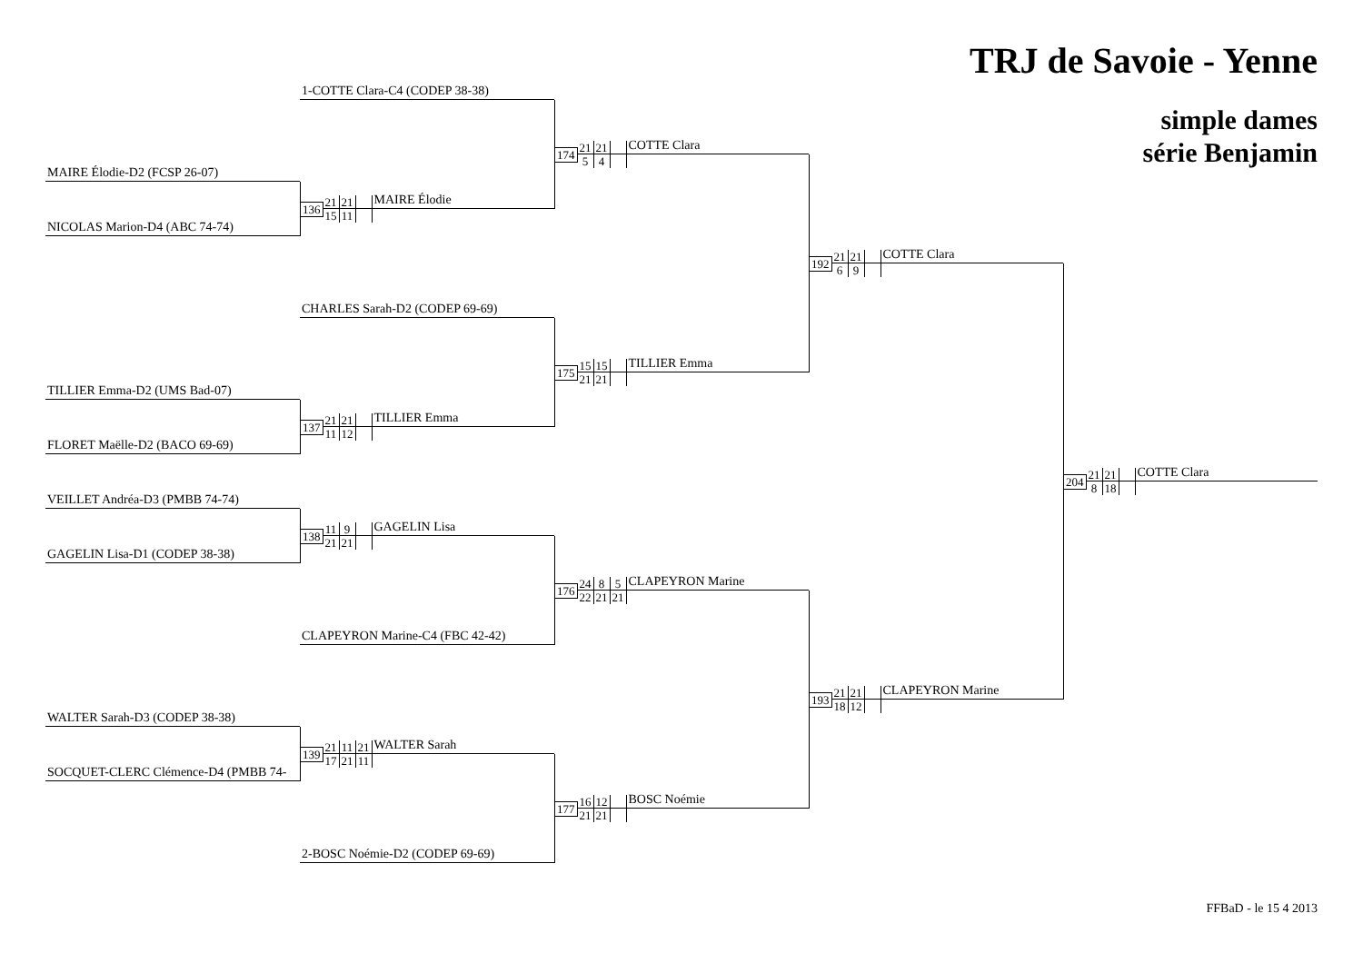TRJ de Savoie - Yenne
simple dames
série Benjamin
1-COTTE Clara-C4 (CODEP 38-38)
174
21 21
5 4
COTTE Clara
MAIRE Élodie-D2 (FCSP 26-07)
136
21 21
15 11
MAIRE Élodie
NICOLAS Marion-D4 (ABC 74-74)
192
21 21
6 9
COTTE Clara
CHARLES Sarah-D2 (CODEP 69-69)
175
15 15
21 21
TILLIER Emma
TILLIER Emma-D2 (UMS Bad-07)
137
21 21
11 12
TILLIER Emma
FLORET Maëlle-D2 (BACO 69-69)
204
21 21
8 18
COTTE Clara
VEILLET Andréa-D3 (PMBB 74-74)
138
11 9
21 21
GAGELIN Lisa
GAGELIN Lisa-D1 (CODEP 38-38)
176
24 8 5
22 21 21
CLAPEYRON Marine
CLAPEYRON Marine-C4 (FBC 42-42)
193
21 21
18 12
CLAPEYRON Marine
WALTER Sarah-D3 (CODEP 38-38)
139
21 11 21
17 21 11
WALTER Sarah
SOCQUET-CLERC Clémence-D4 (PMBB 74-
177
16 12
21 21
BOSC Noémie
2-BOSC Noémie-D2 (CODEP 69-69)
FFBaD - le 15 4 2013